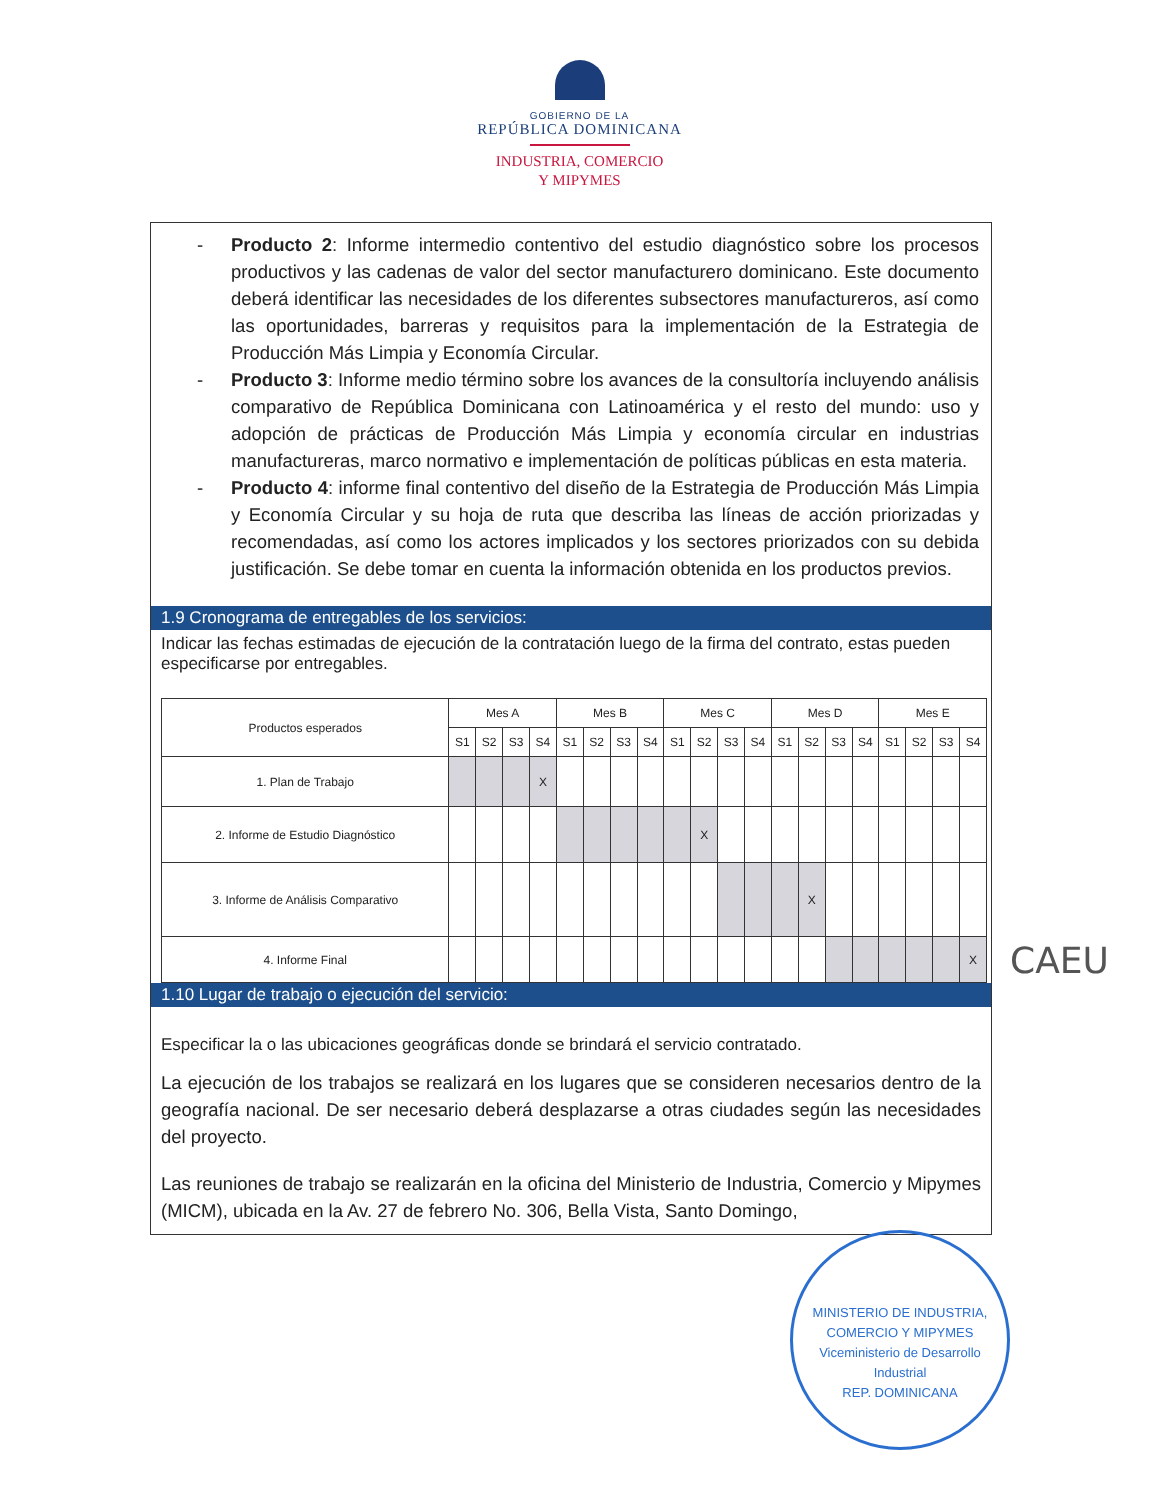GOBIERNO DE LA
REPÚBLICA DOMINICANA
INDUSTRIA, COMERCIO
Y MIPYMES
- Producto 2: Informe intermedio contentivo del estudio diagnóstico sobre los procesos productivos y las cadenas de valor del sector manufacturero dominicano. Este documento deberá identificar las necesidades de los diferentes subsectores manufactureros, así como las oportunidades, barreras y requisitos para la implementación de la Estrategia de Producción Más Limpia y Economía Circular.
- Producto 3: Informe medio término sobre los avances de la consultoría incluyendo análisis comparativo de República Dominicana con Latinoamérica y el resto del mundo: uso y adopción de prácticas de Producción Más Limpia y economía circular en industrias manufactureras, marco normativo e implementación de políticas públicas en esta materia.
- Producto 4: informe final contentivo del diseño de la Estrategia de Producción Más Limpia y Economía Circular y su hoja de ruta que describa las líneas de acción priorizadas y recomendadas, así como los actores implicados y los sectores priorizados con su debida justificación. Se debe tomar en cuenta la información obtenida en los productos previos.
1.9 Cronograma de entregables de los servicios:
Indicar las fechas estimadas de ejecución de la contratación luego de la firma del contrato, estas pueden especificarse por entregables.
| Productos esperados | Mes A | | | | Mes B | | | | Mes C | | | | Mes D | | | | Mes E | | | |
| --- | --- | --- | --- | --- | --- | --- | --- | --- | --- | --- | --- | --- | --- | --- | --- | --- | --- | --- | --- | --- |
| | S1 | S2 | S3 | S4 | S1 | S2 | S3 | S4 | S1 | S2 | S3 | S4 | S1 | S2 | S3 | S4 | S1 | S2 | S3 | S4 |
| 1. Plan de Trabajo | | | | X | | | | | | | | | | | | | | | | |
| 2. Informe de Estudio Diagnóstico | | | | | | | | | | X | | | | | | | | | | |
| 3. Informe de Análisis Comparativo | | | | | | | | | | | | | | X | | | | | | |
| 4. Informe Final | | | | | | | | | | | | | | | | | | | | X |
1.10 Lugar de trabajo o ejecución del servicio:
Especificar la o las ubicaciones geográficas donde se brindará el servicio contratado.
La ejecución de los trabajos se realizará en los lugares que se consideren necesarios dentro de la geografía nacional. De ser necesario deberá desplazarse a otras ciudades según las necesidades del proyecto.
Las reuniones de trabajo se realizarán en la oficina del Ministerio de Industria, Comercio y Mipymes (MICM), ubicada en la Av. 27 de febrero No. 306, Bella Vista, Santo Domingo,
CAEU
MINISTERIO DE INDUSTRIA, COMERCIO Y MIPYMES
Viceministerio de Desarrollo Industrial
REP. DOMINICANA